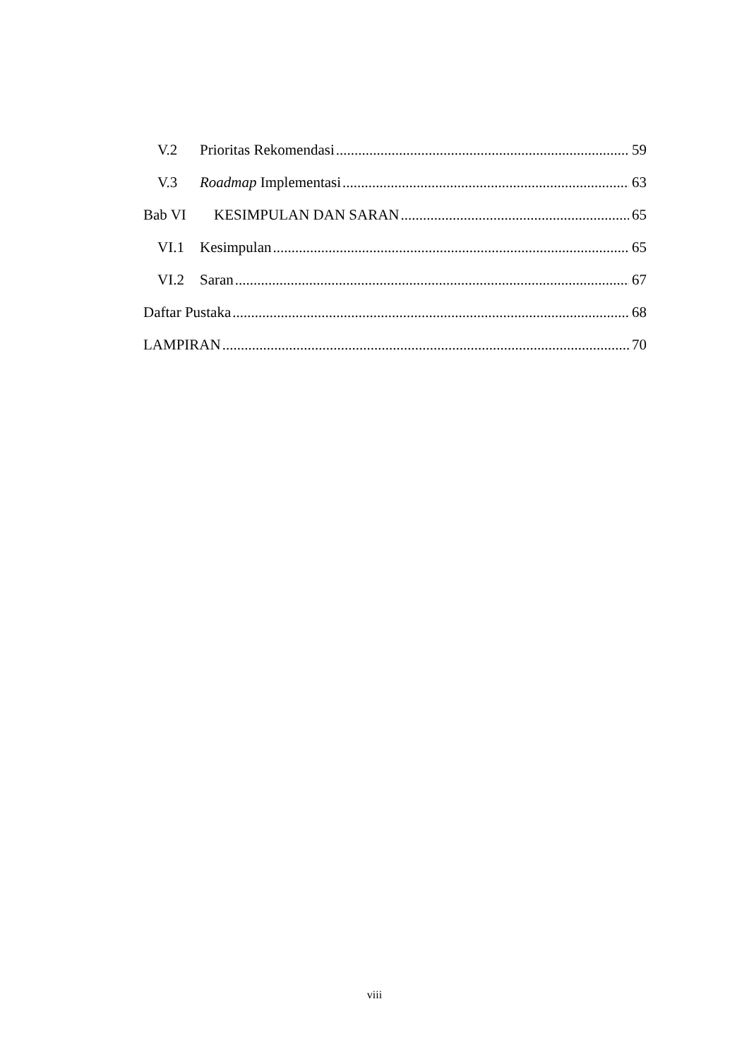V.2 Prioritas Rekomendasi 59
V.3 Roadmap Implementasi 63
Bab VI KESIMPULAN DAN SARAN 65
VI.1 Kesimpulan 65
VI.2 Saran 67
Daftar Pustaka 68
LAMPIRAN 70
viii